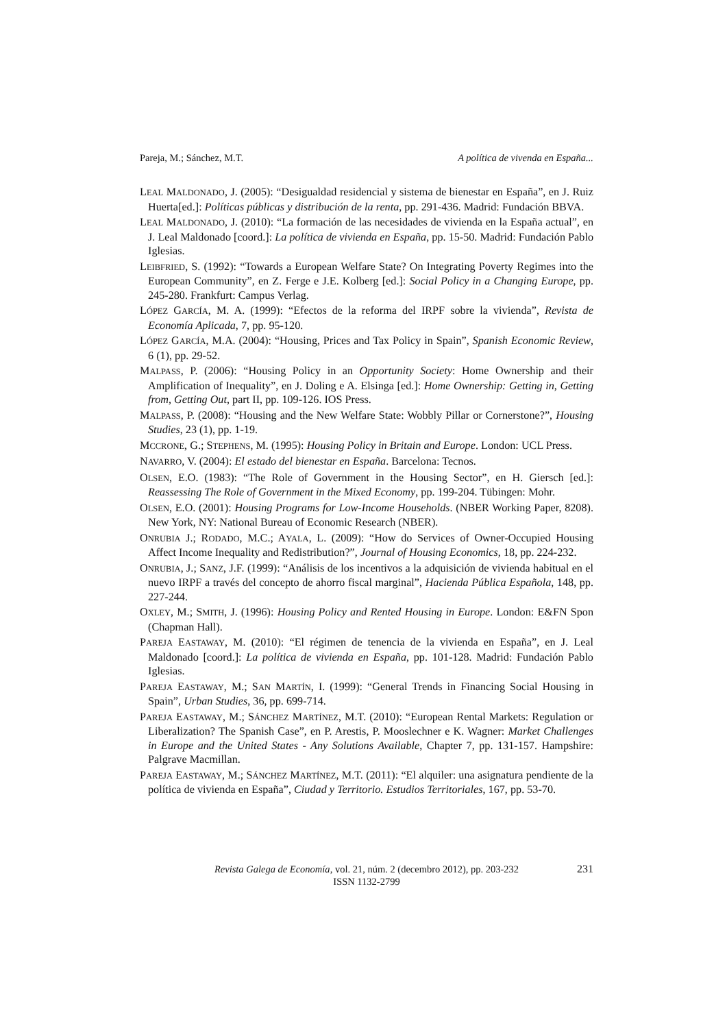Pareja, M.; Sánchez, M.T. A política de vivenda en España...
LEAL MALDONADO, J. (2005): “Desigualdad residencial y sistema de bienestar en España”, en J. Ruiz Huerta[ed.]: Políticas públicas y distribución de la renta, pp. 291-436. Madrid: Fundación BBVA.
LEAL MALDONADO, J. (2010): “La formación de las necesidades de vivienda en la España actual”, en J. Leal Maldonado [coord.]: La política de vivienda en España, pp. 15-50. Madrid: Fundación Pablo Iglesias.
LEIBFRIED, S. (1992): “Towards a European Welfare State? On Integrating Poverty Regimes into the European Community”, en Z. Ferge e J.E. Kolberg [ed.]: Social Policy in a Changing Europe, pp. 245-280. Frankfurt: Campus Verlag.
LÓPEZ GARCÍA, M. A. (1999): “Efectos de la reforma del IRPF sobre la vivienda”, Revista de Economía Aplicada, 7, pp. 95-120.
LÓPEZ GARCÍA, M.A. (2004): “Housing, Prices and Tax Policy in Spain”, Spanish Economic Review, 6 (1), pp. 29-52.
MALPASS, P. (2006): “Housing Policy in an Opportunity Society: Home Ownership and their Amplification of Inequality”, en J. Doling e A. Elsinga [ed.]: Home Ownership: Getting in, Getting from, Getting Out, part II, pp. 109-126. IOS Press.
MALPASS, P. (2008): “Housing and the New Welfare State: Wobbly Pillar or Cornerstone?”, Housing Studies, 23 (1), pp. 1-19.
MCCRONE, G.; STEPHENS, M. (1995): Housing Policy in Britain and Europe. London: UCL Press.
NAVARRO, V. (2004): El estado del bienestar en España. Barcelona: Tecnos.
OLSEN, E.O. (1983): “The Role of Government in the Housing Sector”, en H. Giersch [ed.]: Reassessing The Role of Government in the Mixed Economy, pp. 199-204. Tübingen: Mohr.
OLSEN, E.O. (2001): Housing Programs for Low-Income Households. (NBER Working Paper, 8208). New York, NY: National Bureau of Economic Research (NBER).
ONRUBIA J.; RODADO, M.C.; AYALA, L. (2009): “How do Services of Owner-Occupied Housing Affect Income Inequality and Redistribution?”, Journal of Housing Economics, 18, pp. 224-232.
ONRUBIA, J.; SANZ, J.F. (1999): “Análisis de los incentivos a la adquisición de vivienda habitual en el nuevo IRPF a través del concepto de ahorro fiscal marginal”, Hacienda Pública Española, 148, pp. 227-244.
OXLEY, M.; SMITH, J. (1996): Housing Policy and Rented Housing in Europe. London: E&FN Spon (Chapman Hall).
PAREJA EASTAWAY, M. (2010): “El régimen de tenencia de la vivienda en España”, en J. Leal Maldonado [coord.]: La política de vivienda en España, pp. 101-128. Madrid: Fundación Pablo Iglesias.
PAREJA EASTAWAY, M.; SAN MARTÍN, I. (1999): “General Trends in Financing Social Housing in Spain”, Urban Studies, 36, pp. 699-714.
PAREJA EASTAWAY, M.; SÁNCHEZ MARTÍNEZ, M.T. (2010): “European Rental Markets: Regulation or Liberalization? The Spanish Case”, en P. Arestis, P. Mooslechner e K. Wagner: Market Challenges in Europe and the United States - Any Solutions Available, Chapter 7, pp. 131-157. Hampshire: Palgrave Macmillan.
PAREJA EASTAWAY, M.; SÁNCHEZ MARTÍNEZ, M.T. (2011): “El alquiler: una asignatura pendiente de la política de vivienda en España”, Ciudad y Territorio. Estudios Territoriales, 167, pp. 53-70.
Revista Galega de Economía, vol. 21, núm. 2 (decembro 2012), pp. 203-232
ISSN 1132-2799
231